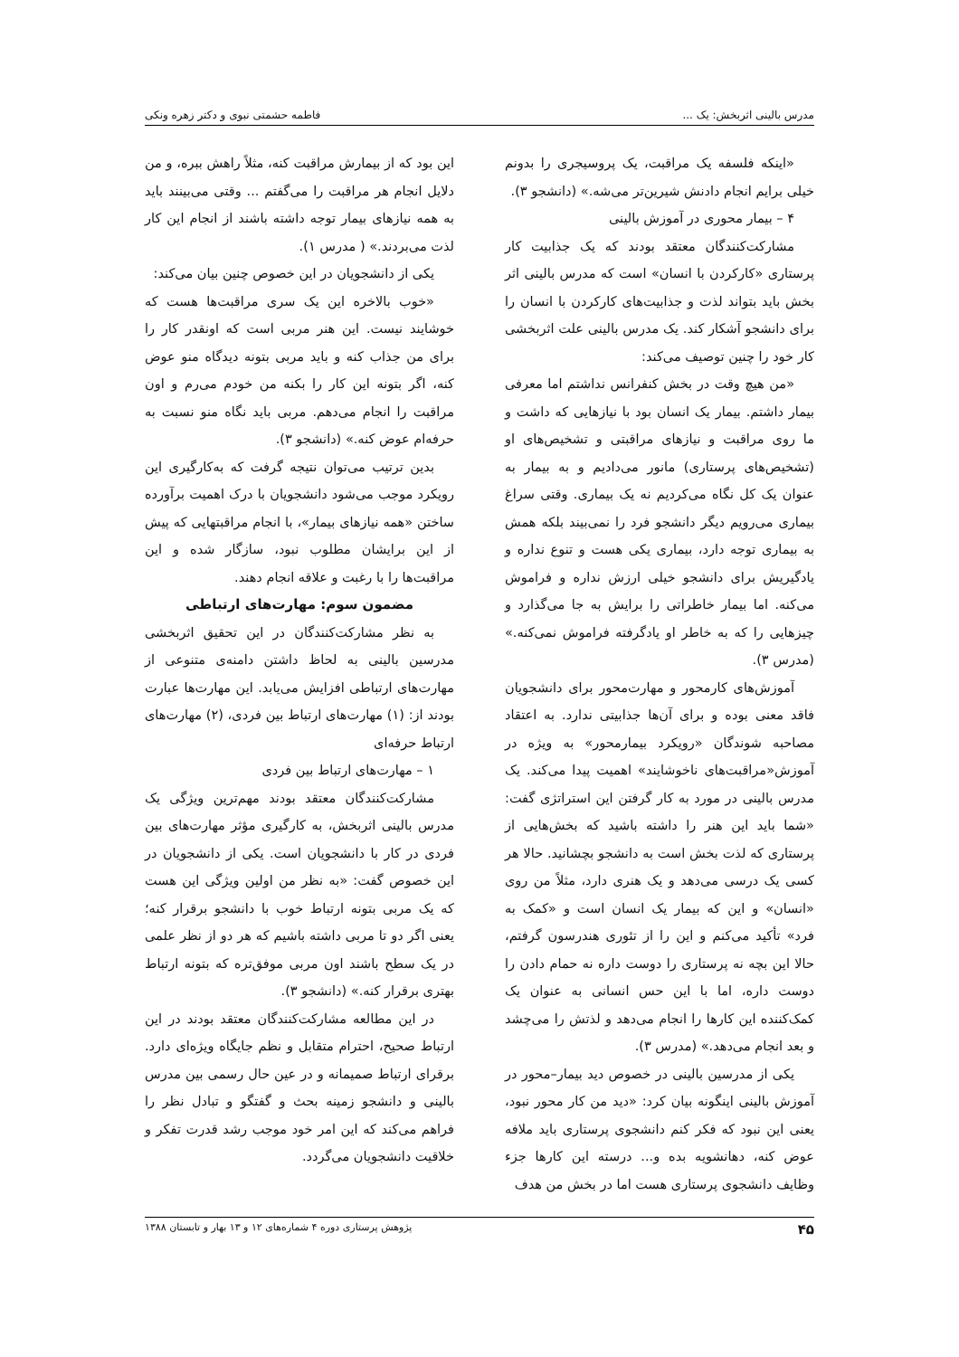مدرس بالینی اثربخش: یک ... فاطمه حشمتی نبوی و دکتر زهره ونکی
«اینکه فلسفه یک مراقبت، یک پروسیجری را بدونم خیلی برایم انجام دادنش شیرین‌تر می‌شه.» (دانشجو ۳).
۴ – بیمار محوری در آموزش بالینی
مشارکت‌کنندگان معتقد بودند که یک جذابیت کار پرستاری «کارکردن با انسان» است که مدرس بالینی اثر بخش باید بتواند لذت و جذابیت‌های کارکردن با انسان را برای دانشجو آشکار کند. یک مدرس بالینی علت اثربخشی کار خود را چنین توصیف می‌کند:
«من هیچ وقت در بخش کنفرانس نداشتم اما معرفی بیمار داشتم. بیمار یک انسان بود با نیازهایی که داشت و ما روی مراقبت و نیازهای مراقبتی و تشخیص‌های او (تشخیص‌های پرستاری) مانور می‌دادیم و به بیمار به عنوان یک کل نگاه می‌کردیم نه یک بیماری. وقتی سراغ بیماری می‌رویم دیگر دانشجو فرد را نمی‌بیند بلکه همش به بیماری توجه دارد، بیماری یکی هست و تنوع نداره و یادگیریش برای دانشجو خیلی ارزش نداره و فراموش می‌کنه. اما بیمار خاطراتی را برایش به جا می‌گذارد و چیزهایی را که به خاطر او یادگرفته فراموش نمی‌کنه.» (مدرس ۳).
آموزش‌های کارمحور و مهارت‌محور برای دانشجویان فاقد معنی بوده و برای آن‌ها جذابیتی ندارد. به اعتقاد مصاحبه شوندگان «رویکرد بیمارمحور» به ویژه در آموزش«مراقبت‌های ناخوشایند» اهمیت پیدا می‌کند. یک مدرس بالینی در مورد به کار گرفتن این استراتژی گفت: «شما باید این هنر را داشته باشید که بخش‌هایی از پرستاری که لذت بخش است به دانشجو بچشانید. حالا هر کسی یک درسی می‌دهد و یک هنری دارد، مثلاً من روی «انسان» و این که بیمار یک انسان است و «کمک به فرد» تأکید می‌کنم و این را از تئوری هندرسون گرفتم، حالا این بچه نه پرستاری را دوست داره نه حمام دادن را دوست داره، اما با این حس انسانی به عنوان یک کمک‌کننده این کارها را انجام می‌دهد و لذتش را می‌چشد و بعد انجام می‌دهد.» (مدرس ۳).
یکی از مدرسین بالینی در خصوص دید بیمار–محور در آموزش بالینی اینگونه بیان کرد: «دید من کار محور نبود، یعنی این نبود که فکر کنم دانشجوی پرستاری باید ملافه عوض کنه، دهانشویه بده و... درسته این کارها جزء وظایف دانشجوی پرستاری هست اما در بخش من هدف
این بود که از بیمارش مراقبت کنه، مثلاً راهش ببره، و من دلایل انجام هر مراقبت را می‌گفتم ... وقتی می‌بینند باید به همه نیازهای بیمار توجه داشته باشند از انجام این کار لذت می‌بردند.» ( مدرس ۱).
یکی از دانشجویان در این خصوص چنین بیان می‌کند:
«خوب بالاخره این یک سری مراقبت‌ها هست که خوشایند نیست. این هنر مربی است که اونقدر کار را برای من جذاب کنه و باید مربی بتونه دیدگاه منو عوض کنه، اگر بتونه این کار را بکنه من خودم می‌رم و اون مراقبت را انجام می‌دهم. مربی باید نگاه منو نسبت به حرفه‌ام عوض کنه.» (دانشجو ۳).
بدین ترتیب می‌توان نتیجه گرفت که به‌کارگیری این رویکرد موجب می‌شود دانشجویان با درک اهمیت برآورده ساختن «همه نیازهای بیمار»، با انجام مراقبتهایی که پیش از این برایشان مطلوب نبود، سازگار شده و این مراقبت‌ها را با رغبت و علاقه انجام دهند.
مضمون سوم: مهارت‌های ارتباطی
به نظر مشارکت‌کنندگان در این تحقیق اثربخشی مدرسین بالینی به لحاظ داشتن دامنه‌ی متنوعی از مهارت‌های ارتباطی افزایش می‌یابد. این مهارت‌ها عبارت بودند از: (۱) مهارت‌های ارتباط بین فردی، (۲) مهارت‌های ارتباط حرفه‌ای
۱ – مهارت‌های ارتباط بین فردی
مشارکت‌کنندگان معتقد بودند مهم‌ترین ویژگی یک مدرس بالینی اثربخش، به کارگیری مؤثر مهارت‌های بین فردی در کار با دانشجویان است. یکی از دانشجویان در این خصوص گفت: «به نظر من اولین ویژگی این هست که یک مربی بتونه ارتباط خوب با دانشجو برقرار کنه؛ یعنی اگر دو تا مربی داشته باشیم که هر دو از نظر علمی در یک سطح باشند اون مربی موفق‌تره که بتونه ارتباط بهتری برقرار کنه.» (دانشجو ۳).
در این مطالعه مشارکت‌کنندگان معتقد بودند در این ارتباط صحیح، احترام متقابل و نظم جایگاه ویژه‌ای دارد. برقرای ارتباط صمیمانه و در عین حال رسمی بین مدرس بالینی و دانشجو زمینه بحث و گفتگو و تبادل نظر را فراهم می‌کند که این امر خود موجب رشد قدرت تفکر و خلاقیت دانشجویان می‌گردد.
۴۵ پژوهش پرستاری دوره ۴ شماره‌های ۱۲ و ۱۳ بهار و تابستان ۱۳۸۸